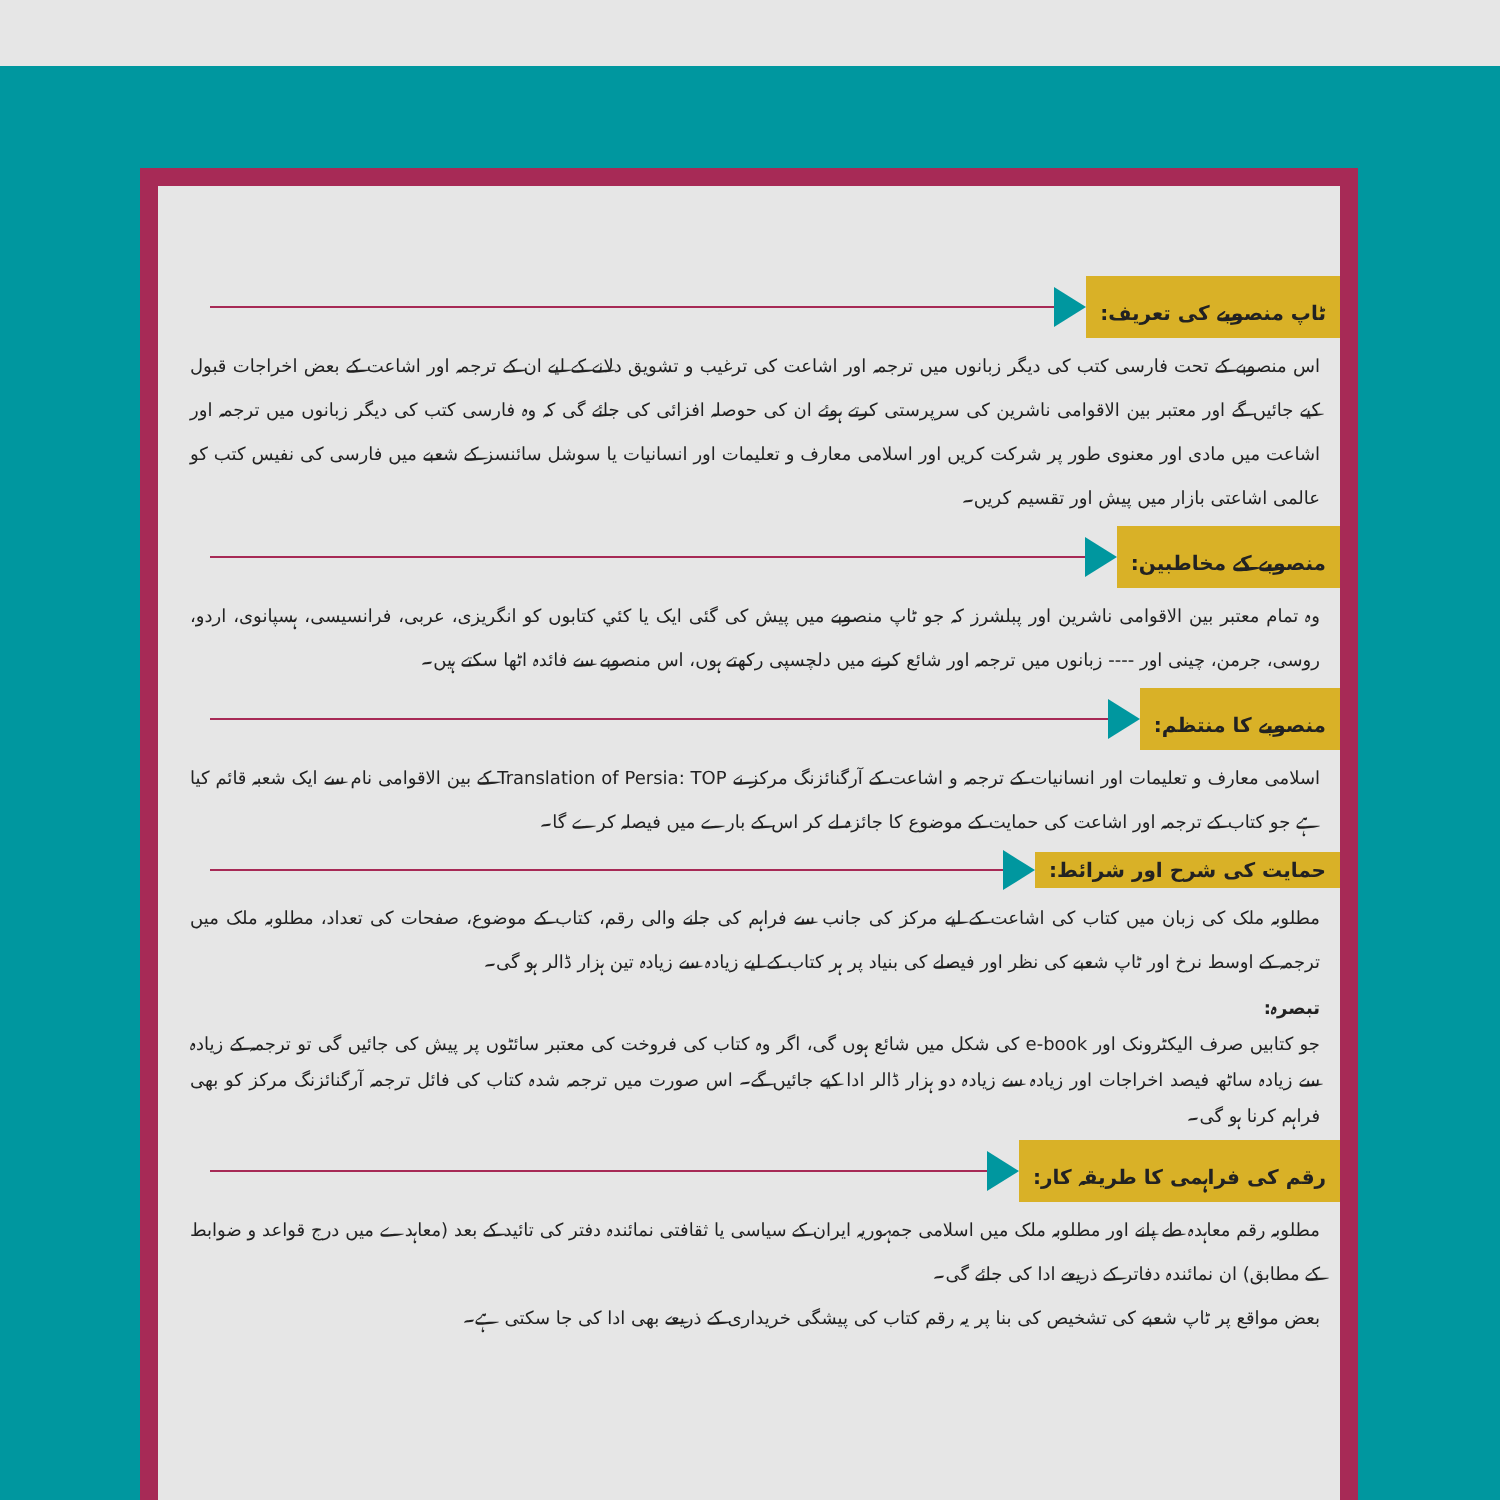ٹاپ منصوبے کی تعریف:
اس منصوبے کے تحت فارسی کتب کی دیگر زبانوں میں ترجمہ اور اشاعت کی ترغیب و تشویق دلانے کے لیے ان کے ترجمہ اور اشاعت کے بعض اخراجات قبول کیے جائیں گے اور معتبر بین الاقوامی ناشرین کی سرپرستی کرتے ہوئے ان کی حوصلہ افزائی کی جائے گی کہ وہ فارسی کتب کی دیگر زبانوں میں ترجمہ اور اشاعت میں مادی اور معنوی طور پر شرکت کریں اور اسلامی معارف و تعلیمات اور انسانیات یا سوشل سائنسز کے شعبے میں فارسی کی نفیس کتب کو عالمی اشاعتی بازار میں پیش اور تقسیم کریں۔
منصوبے کے مخاطبین:
وہ تمام معتبر بین الاقوامی ناشرین اور پبلشرز کہ جو ٹاپ منصوبے میں پیش کی گئی ایک یا کئي کتابوں کو انگریزی، عربی، فرانسیسی، ہسپانوی، اردو، روسی، جرمن، چینی اور ---- زبانوں میں ترجمہ اور شائع کرنے میں دلچسپی رکھتے ہوں، اس منصوبے سے فائدہ اٹھا سکتے ہیں۔
منصوبے کا منتظم:
اسلامی معارف و تعلیمات اور انسانیات کے ترجمہ و اشاعت کے آرگنائزنگ مرکز نے Translation of Persia: TOP کے بین الاقوامی نام سے ایک شعبہ قائم کیا ہے جو کتاب کے ترجمہ اور اشاعت کی حمایت کے موضوع کا جائزہ لے کر اس کے بارے میں فیصلہ کرے گا۔
حمایت کی شرح اور شرائط:
مطلوبہ ملک کی زبان میں کتاب کی اشاعت کے لیے مرکز کی جانب سے فراہم کی جانے والی رقم، کتاب کے موضوع، صفحات کی تعداد، مطلوبہ ملک میں ترجمہ کے اوسط نرخ اور ٹاپ شعبے کی نظر اور فیصلے کی بنیاد پر ہر کتاب کے لیے زیادہ سے زیادہ تین ہزار ڈالر ہو گی۔
تبصرہ:
جو کتابیں صرف الیکٹرونک اور e-book کی شکل میں شائع ہوں گی، اگر وہ کتاب کی فروخت کی معتبر سائٹوں پر پیش کی جائیں گی تو ترجمہ کے زیادہ سے زیادہ ساٹھ فیصد اخراجات اور زیادہ سے زیادہ دو ہزار ڈالر ادا کیے جائیں گے۔ اس صورت میں ترجمہ شدہ کتاب کی فائل ترجمہ آرگنائزنگ مرکز کو بھی فراہم کرنا ہو گی۔
رقم کی فراہمی کا طریقہ کار:
مطلوبہ رقم معاہدہ طے پانے اور مطلوبہ ملک میں اسلامی جمہوریہ ایران کے سیاسی یا ثقافتی نمائندہ دفتر کی تائید کے بعد (معاہدے میں درج قواعد و ضوابط کے مطابق) ان نمائندہ دفاتر کے ذریعے ادا کی جائے گی۔
بعض مواقع پر ٹاپ شعبے کی تشخیص کی بنا پر یہ رقم کتاب کی پیشگی خریداری کے ذریعے بھی ادا کی جا سکتی ہے۔